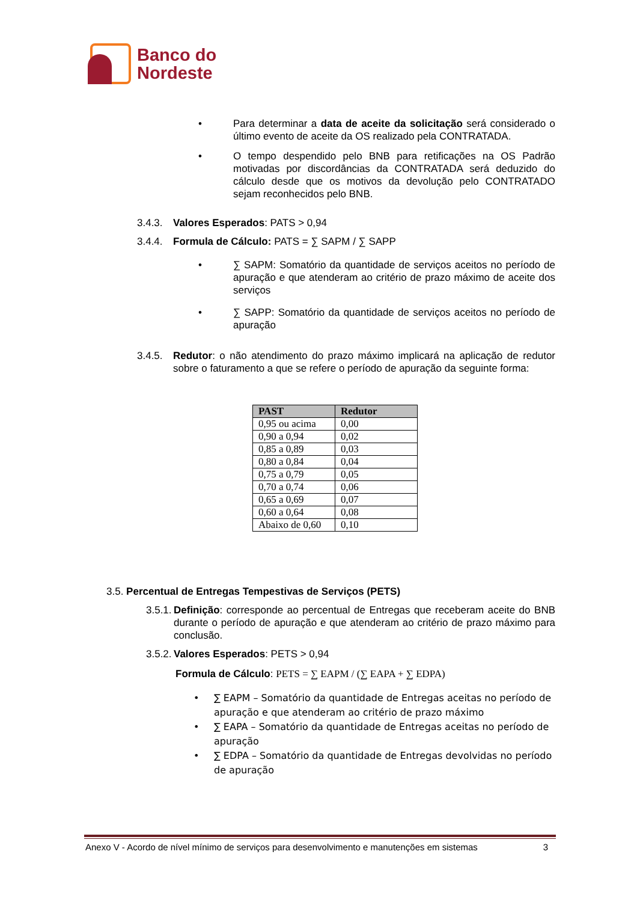Banco do
Nordeste
• Para determinar a data de aceite da solicitação será considerado o último evento de aceite da OS realizado pela CONTRATADA.
• O tempo despendido pelo BNB para retificações na OS Padrão motivadas por discordâncias da CONTRATADA será deduzido do cálculo desde que os motivos da devolução pelo CONTRATADO sejam reconhecidos pelo BNB.
3.4.3.
Valores Esperados: PATS > 0,94
3.4.4.
Formula de Cálculo: PATS = ∑ SAPM / ∑ SAPP
• ∑ SAPM: Somatório da quantidade de serviços aceitos no período de apuração e que atenderam ao critério de prazo máximo de aceite dos serviços
• ∑ SAPP: Somatório da quantidade de serviços aceitos no período de apuração
3.4.5.
Redutor: o não atendimento do prazo máximo implicará na aplicação de redutor sobre o faturamento a que se refere o período de apuração da seguinte forma:
| PAST | Redutor |
| --- | --- |
| 0,95 ou acima | 0,00 |
| 0,90 a 0,94 | 0,02 |
| 0,85 a 0,89 | 0,03 |
| 0,80 a 0,84 | 0,04 |
| 0,75 a 0,79 | 0,05 |
| 0,70 a 0,74 | 0,06 |
| 0,65 a 0,69 | 0,07 |
| 0,60 a 0,64 | 0,08 |
| Abaixo de 0,60 | 0,10 |
3.5. Percentual de Entregas Tempestivas de Serviços (PETS)
3.5.1.
Definição: corresponde ao percentual de Entregas que receberam aceite do BNB durante o período de apuração e que atenderam ao critério de prazo máximo para conclusão.
3.5.2.
Valores Esperados: PETS > 0,94
Formula de Cálculo: PETS = ∑ EAPM / (∑ EAPA + ∑ EDPA)
• ∑ EAPM – Somatório da quantidade de Entregas aceitas no período de apuração e que atenderam ao critério de prazo máximo
• ∑ EAPA – Somatório da quantidade de Entregas aceitas no período de apuração
• ∑ EDPA – Somatório da quantidade de Entregas devolvidas no período de apuração
Anexo V - Acordo de nível mínimo de serviços para desenvolvimento e manutenções em sistemas 3